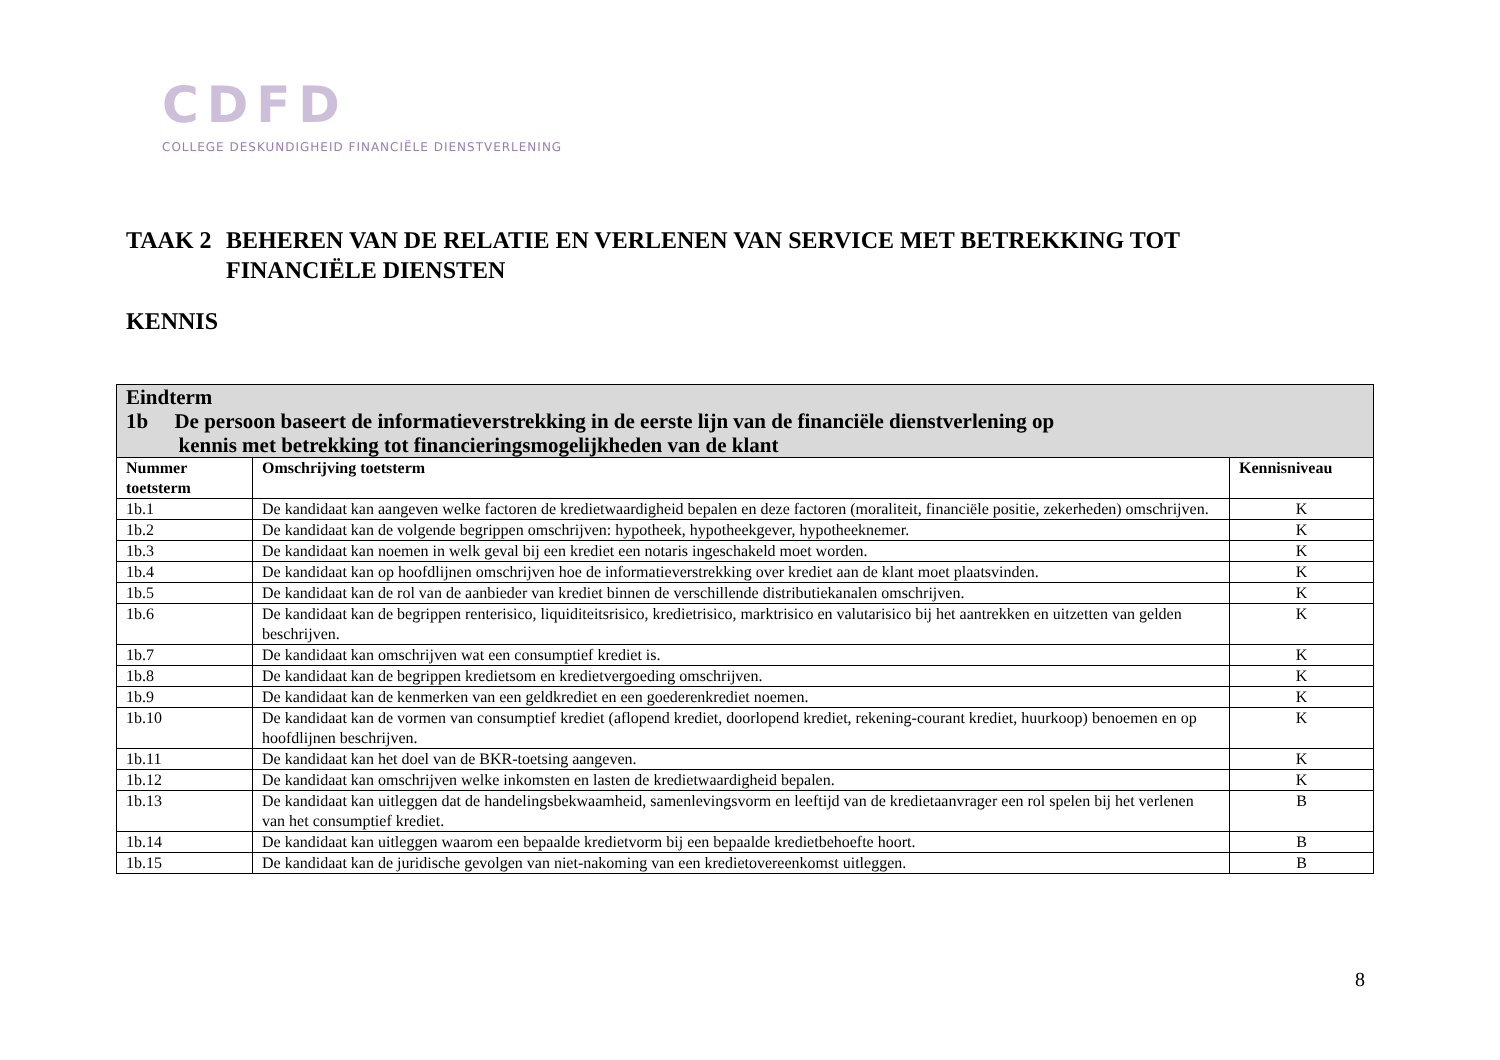CDFD
COLLEGE DESKUNDIGHEID FINANCIËLE DIENSTVERLENING
TAAK 2
BEHEREN VAN DE RELATIE EN VERLENEN VAN SERVICE MET BETREKKING TOT FINANCIËLE DIENSTEN
KENNIS
| Eindterm 1b De persoon baseert de informatieverstrekking in de eerste lijn van de financiële dienstverlening op kennis met betrekking tot financieringsmogelijkheden van de klant | | |
| Nummer toetsterm | Omschrijving toetsterm | Kennisniveau |
| 1b.1 | De kandidaat kan aangeven welke factoren de kredietwaardigheid bepalen en deze factoren (moraliteit, financiële positie, zekerheden) omschrijven. | K |
| 1b.2 | De kandidaat kan de volgende begrippen omschrijven: hypotheek, hypotheekgever, hypotheeknemer. | K |
| 1b.3 | De kandidaat kan noemen in welk geval bij een krediet een notaris ingeschakeld moet worden. | K |
| 1b.4 | De kandidaat kan op hoofdlijnen omschrijven hoe de informatieverstrekking over krediet aan de klant moet plaatsvinden. | K |
| 1b.5 | De kandidaat kan de rol van de aanbieder van krediet binnen de verschillende distributiekanalen omschrijven. | K |
| 1b.6 | De kandidaat kan de begrippen renterisico, liquiditeitsrisico, kredietrisico, marktrisico en valutarisico bij het aantrekken en uitzetten van gelden beschrijven. | K |
| 1b.7 | De kandidaat kan omschrijven wat een consumptief krediet is. | K |
| 1b.8 | De kandidaat kan de begrippen kredietsom en kredietvergoeding omschrijven. | K |
| 1b.9 | De kandidaat kan de kenmerken van een geldkrediet en een goederenkrediet noemen. | K |
| 1b.10 | De kandidaat kan de vormen van consumptief krediet (aflopend krediet, doorlopend krediet, rekening-courant krediet, huurkoop) benoemen en op hoofdlijnen beschrijven. | K |
| 1b.11 | De kandidaat kan het doel van de BKR-toetsing aangeven. | K |
| 1b.12 | De kandidaat kan omschrijven welke inkomsten en lasten de kredietwaardigheid bepalen. | K |
| 1b.13 | De kandidaat kan uitleggen dat de handelingsbekwaamheid, samenlevingsvorm en leeftijd van de kredietaanvrager een rol spelen bij het verlenen van het consumptief krediet. | B |
| 1b.14 | De kandidaat kan uitleggen waarom een bepaalde kredietvorm bij een bepaalde kredietbehoefte hoort. | B |
| 1b.15 | De kandidaat kan de juridische gevolgen van niet-nakoming van een kredietovereenkomst uitleggen. | B |
8